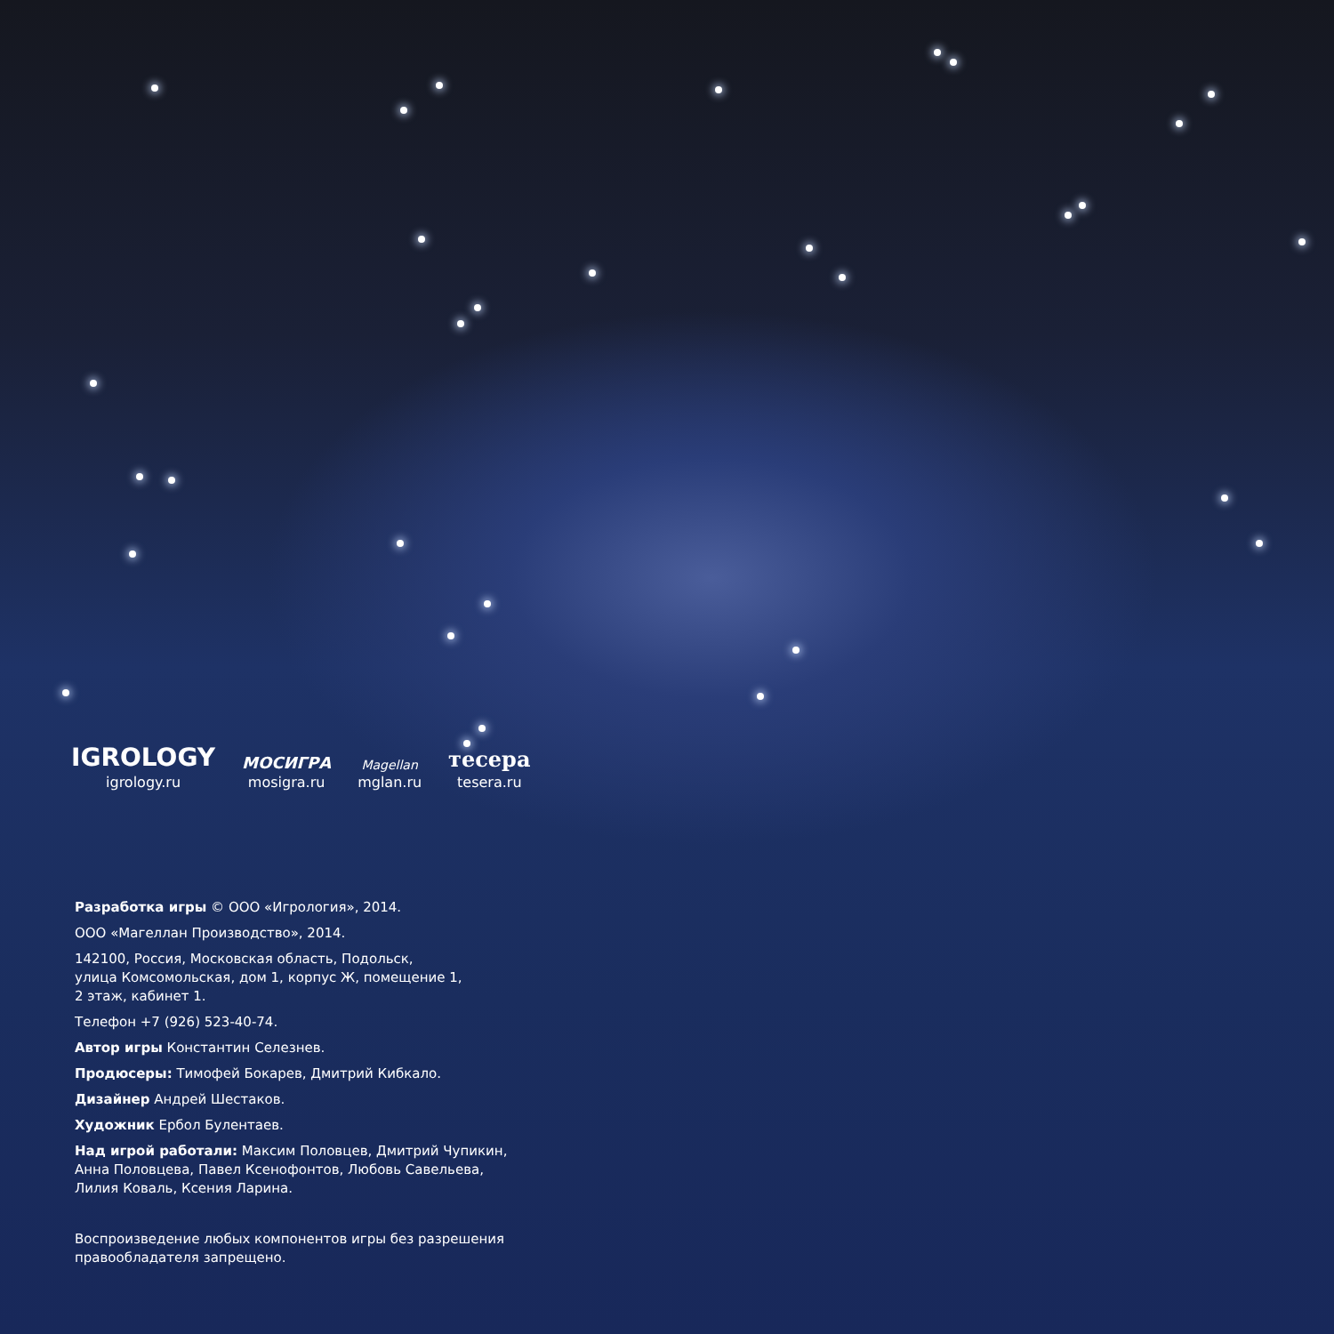IGROLOGY
igrology.ru
МОСИГРА
mosigra.ru
Magellan
mglan.ru
тесера
tesera.ru
Разработка игры © ООО «Игрология», 2014.
ООО «Магеллан Производство», 2014.
142100, Россия, Московская область, Подольск,
улица Комсомольская, дом 1, корпус Ж, помещение 1,
2 этаж, кабинет 1.
Телефон +7 (926) 523-40-74.
Автор игры Константин Селезнев.
Продюсеры: Тимофей Бокарев, Дмитрий Кибкало.
Дизайнер Андрей Шестаков.
Художник Ербол Булентаев.
Над игрой работали: Максим Половцев, Дмитрий Чупикин,
Анна Половцева, Павел Ксенофонтов, Любовь Савельева,
Лилия Коваль, Ксения Ларина.
Воспроизведение любых компонентов игры без разрешения
правообладателя запрещено.